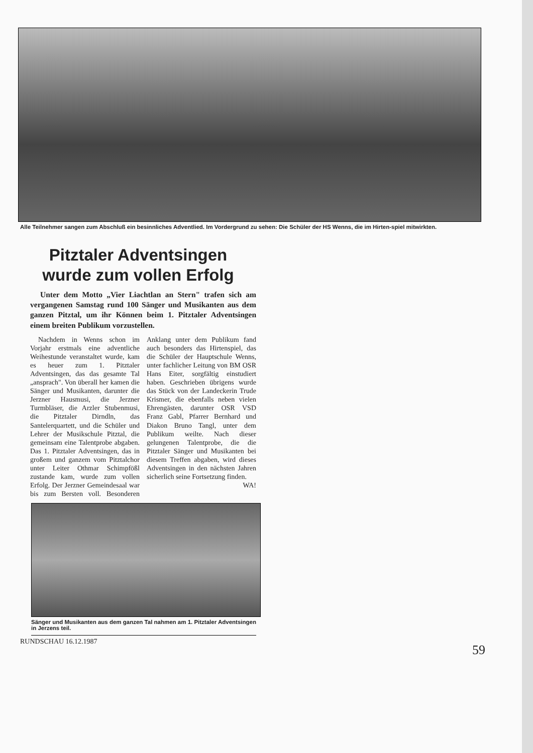Alle Teilnehmer sangen zum Abschluß ein besinnliches Adventlied. Im Vordergrund zu sehen: Die Schüler der HS Wenns, die im Hirten-spiel mitwirkten.
Pitztaler Adventsingen
wurde zum vollen Erfolg
Unter dem Motto „Vier Liachtlan an Stern" trafen sich am vergangenen Samstag rund 100 Sänger und Musikanten aus dem ganzen Pitztal, um ihr Können beim 1. Pitztaler Adventsingen einem breiten Publikum vorzustellen.
Nachdem in Wenns schon im Vorjahr erstmals eine adventliche Weihestunde veranstaltet wurde, kam es heuer zum 1. Pitztaler Adventsingen, das das gesamte Tal „ansprach". Von überall her kamen die Sänger und Musikanten, darunter die Jerzner Hausmusi, die Jerzner Turmbläser, die Arzler Stubenmusi, die Pitztaler Dirndln, das Santelerquartett, und die Schüler und Lehrer der Musikschule Pitztal, die gemeinsam eine Talentprobe abgaben. Das 1. Pitztaler Adventsingen, das in großem und ganzem vom Pitztalchor unter Leiter Othmar Schimpfößl zustande kam, wurde zum vollen Erfolg. Der Jerzner Gemeindesaal war bis zum Bersten voll. Besonderen Anklang unter dem Publikum fand auch besonders das Hirtenspiel, das die Schüler der Hauptschule Wenns, unter fachlicher Leitung von BM OSR Hans Eiter, sorgfältig einstudiert haben. Geschrieben übrigens wurde das Stück von der Landeckerin Trude Krismer, die ebenfalls neben vielen Ehrengästen, darunter OSR VSD Franz Gabl, Pfarrer Bernhard und Diakon Bruno Tangl, unter dem Publikum weilte. Nach dieser gelungenen Talentprobe, die die Pitztaler Sänger und Musikanten bei diesem Treffen abgaben, wird dieses Adventsingen in den nächsten Jahren sicherlich seine Fortsetzung finden.
WA!
Sänger und Musikanten aus dem ganzen Tal nahmen am 1. Pitztaler Adventsingen in Jerzens teil.
RUNDSCHAU 16.12.1987
59